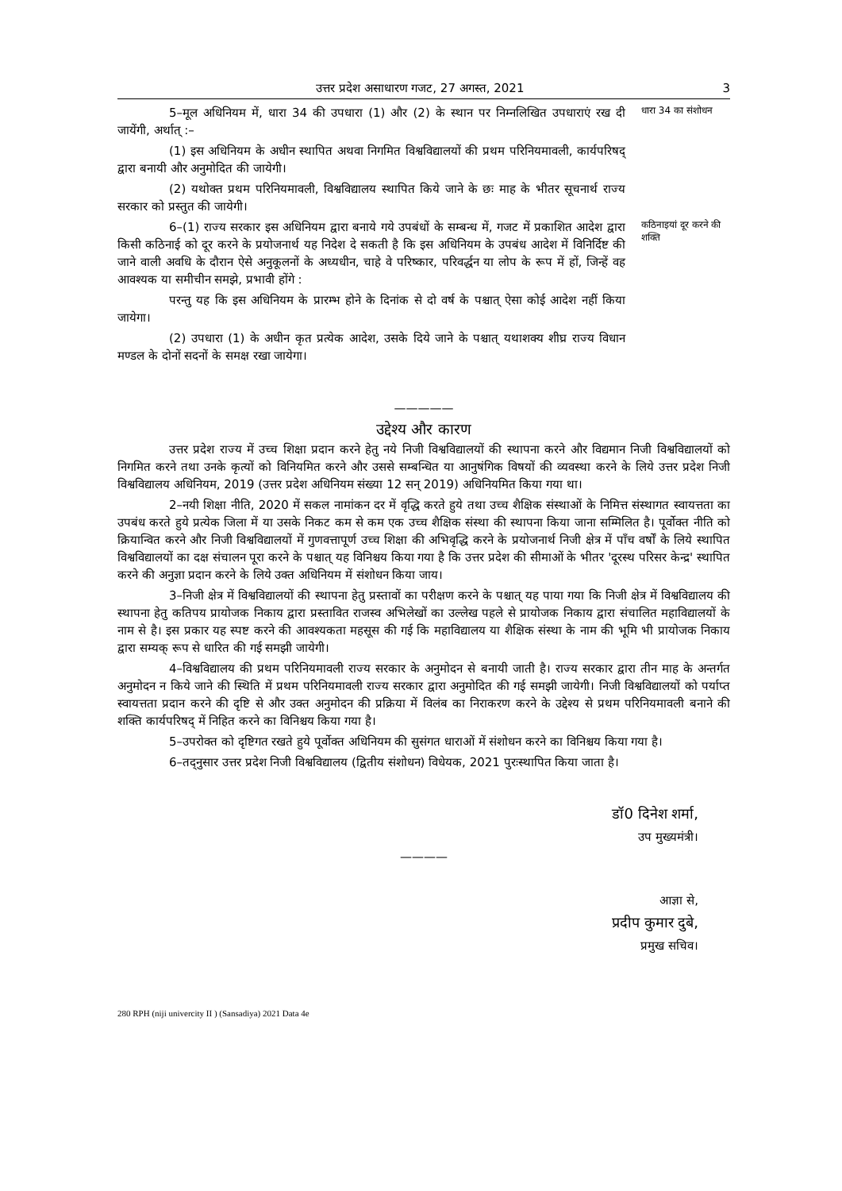उत्तर प्रदेश असाधारण गजट, 27 अगस्त, 2021 3
5–मूल अधिनियम में, धारा 34 की उपधारा (1) और (2) के स्थान पर निम्नलिखित उपधाराएं रख दी जायेंगी, अर्थात् :–
(1) इस अधिनियम के अधीन स्थापित अथवा निगमित विश्वविद्यालयों की प्रथम परिनियमावली, कार्यपरिषद् द्वारा बनायी और अनुमोदित की जायेगी।
(2) यथोक्त प्रथम परिनियमावली, विश्वविद्यालय स्थापित किये जाने के छः माह के भीतर सूचनार्थ राज्य सरकार को प्रस्तुत की जायेगी।
धारा 34 का संशोधन
6–(1) राज्य सरकार इस अधिनियम द्वारा बनाये गये उपबंधों के सम्बन्ध में, गजट में प्रकाशित आदेश द्वारा किसी कठिनाई को दूर करने के प्रयोजनार्थ यह निदेश दे सकती है कि इस अधिनियम के उपबंध आदेश में विनिर्दिष्ट की जाने वाली अवधि के दौरान ऐसे अनुकूलनों के अध्यधीन, चाहे वे परिष्कार, परिवर्द्धन या लोप के रूप में हों, जिन्हें वह आवश्यक या समीचीन समझे, प्रभावी होंगे :
परन्तु यह कि इस अधिनियम के प्रारम्भ होने के दिनांक से दो वर्ष के पश्चात् ऐसा कोई आदेश नहीं किया जायेगा।
(2) उपधारा (1) के अधीन कृत प्रत्येक आदेश, उसके दिये जाने के पश्चात् यथाशक्य शीघ्र राज्य विधान मण्डल के दोनों सदनों के समक्ष रखा जायेगा।
कठिनाइयां दूर करने की शक्ति
—————
उद्देश्य और कारण
उत्तर प्रदेश राज्य में उच्च शिक्षा प्रदान करने हेतु नये निजी विश्वविद्यालयों की स्थापना करने और विद्यमान निजी विश्वविद्यालयों को निगमित करने तथा उनके कृत्यों को विनियमित करने और उससे सम्बन्धित या आनुषंगिक विषयों की व्यवस्था करने के लिये उत्तर प्रदेश निजी विश्वविद्यालय अधिनियम, 2019 (उत्तर प्रदेश अधिनियम संख्या 12 सन् 2019) अधिनियमित किया गया था।
2–नयी शिक्षा नीति, 2020 में सकल नामांकन दर में वृद्धि करते हुये तथा उच्च शैक्षिक संस्थाओं के निमित्त संस्थागत स्वायत्तता का उपबंध करते हुये प्रत्येक जिला में या उसके निकट कम से कम एक उच्च शैक्षिक संस्था की स्थापना किया जाना सम्मिलित है। पूर्वोक्त नीति को क्रियान्वित करने और निजी विश्वविद्यालयों में गुणवत्तापूर्ण उच्च शिक्षा की अभिवृद्धि करने के प्रयोजनार्थ निजी क्षेत्र में पाँच वर्षों के लिये स्थापित विश्वविद्यालयों का दक्ष संचालन पूरा करने के पश्चात् यह विनिश्चय किया गया है कि उत्तर प्रदेश की सीमाओं के भीतर 'दूरस्थ परिसर केन्द्र' स्थापित करने की अनुज्ञा प्रदान करने के लिये उक्त अधिनियम में संशोधन किया जाय।
3–निजी क्षेत्र में विश्वविद्यालयों की स्थापना हेतु प्रस्तावों का परीक्षण करने के पश्चात् यह पाया गया कि निजी क्षेत्र में विश्वविद्यालय की स्थापना हेतु कतिपय प्रायोजक निकाय द्वारा प्रस्तावित राजस्व अभिलेखों का उल्लेख पहले से प्रायोजक निकाय द्वारा संचालित महाविद्यालयों के नाम से है। इस प्रकार यह स्पष्ट करने की आवश्यकता महसूस की गई कि महाविद्यालय या शैक्षिक संस्था के नाम की भूमि भी प्रायोजक निकाय द्वारा सम्यक् रूप से धारित की गई समझी जायेगी।
4–विश्वविद्यालय की प्रथम परिनियमावली राज्य सरकार के अनुमोदन से बनायी जाती है। राज्य सरकार द्वारा तीन माह के अन्तर्गत अनुमोदन न किये जाने की स्थिति में प्रथम परिनियमावली राज्य सरकार द्वारा अनुमोदित की गई समझी जायेगी। निजी विश्वविद्यालयों को पर्याप्त स्वायत्तता प्रदान करने की दृष्टि से और उक्त अनुमोदन की प्रक्रिया में विलंब का निराकरण करने के उद्देश्य से प्रथम परिनियमावली बनाने की शक्ति कार्यपरिषद् में निहित करने का विनिश्चय किया गया है।
5–उपरोक्त को दृष्टिगत रखते हुये पूर्वोक्त अधिनियम की सुसंगत धाराओं में संशोधन करने का विनिश्चय किया गया है।
6–तद्नुसार उत्तर प्रदेश निजी विश्वविद्यालय (द्वितीय संशोधन) विधेयक, 2021 पुरःस्थापित किया जाता है।
डॉ0 दिनेश शर्मा,
उप मुख्यमंत्री।
————
आज्ञा से,
प्रदीप कुमार दुबे,
प्रमुख सचिव।
280 RPH (niji univercity II ) (Sansadiya) 2021 Data 4e